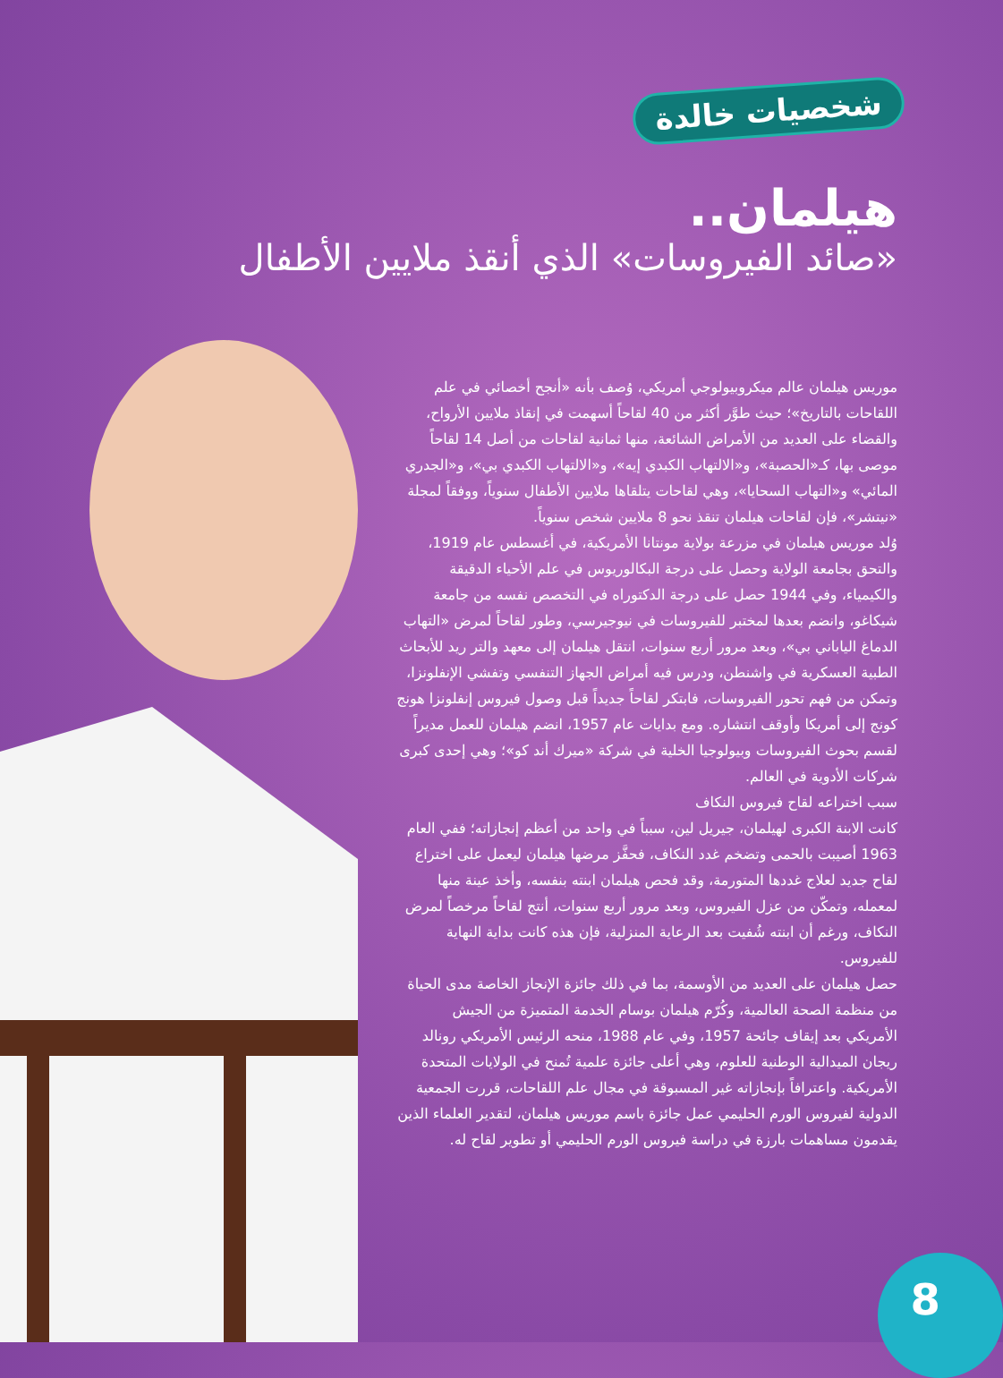شخصيات خالدة
هيلمان..
«صائد الفيروسات» الذي أنقذ ملايين الأطفال
موريس هيلمان عالم ميكروبيولوجي أمريكي، وُصف بأنه «أنجح أخصائي في علم اللقاحات بالتاريخ»؛ حيث طوَّر أكثر من 40 لقاحاً أسهمت في إنقاذ ملايين الأرواح، والقضاء على العديد من الأمراض الشائعة، منها ثمانية لقاحات من أصل 14 لقاحاً موصى بها، كـ«الحصبة»، و«الالتهاب الكبدي إيه»، و«الالتهاب الكبدي بي»، و«الجدري المائي» و«التهاب السحايا»، وهي لقاحات يتلقاها ملايين الأطفال سنوياً، ووفقاً لمجلة «نيتشر»، فإن لقاحات هيلمان تنقذ نحو 8 ملايين شخص سنوياً.
وُلد موريس هيلمان في مزرعة بولاية مونتانا الأمريكية، في أغسطس عام 1919، والتحق بجامعة الولاية وحصل على درجة البكالوريوس في علم الأحياء الدقيقة والكيمياء، وفي 1944 حصل على درجة الدكتوراه في التخصص نفسه من جامعة شيكاغو، وانضم بعدها لمختبر للفيروسات في نيوجيرسي، وطور لقاحاً لمرض «التهاب الدماغ الياباني بي»، وبعد مرور أربع سنوات، انتقل هيلمان إلى معهد والتر ريد للأبحاث الطبية العسكرية في واشنطن، ودرس فيه أمراض الجهاز التنفسي وتفشي الإنفلونزا، وتمكن من فهم تحور الفيروسات، فابتكر لقاحاً جديداً قبل وصول فيروس إنفلونزا هونج كونج إلى أمريكا وأوقف انتشاره. ومع بدايات عام 1957، انضم هيلمان للعمل مديراً لقسم بحوث الفيروسات وبيولوجيا الخلية في شركة «ميرك أند كو»؛ وهي إحدى كبرى شركات الأدوية في العالم.
سبب اختراعه لقاح فيروس النكاف
كانت الابنة الكبرى لهيلمان، جيريل لين، سبباً في واحد من أعظم إنجازاته؛ ففي العام 1963 أصيبت بالحمى وتضخم غدد النكاف، فحفَّز مرضها هيلمان ليعمل على اختراع لقاح جديد لعلاج غددها المتورمة، وقد فحص هيلمان ابنته بنفسه، وأخذ عينة منها لمعمله، وتمكّن من عزل الفيروس، وبعد مرور أربع سنوات، أنتج لقاحاً مرخصاً لمرض النكاف، ورغم أن ابنته شُفيت بعد الرعاية المنزلية، فإن هذه كانت بداية النهاية للفيروس.
حصل هيلمان على العديد من الأوسمة، بما في ذلك جائزة الإنجاز الخاصة مدى الحياة من منظمة الصحة العالمية، وكُرّم هيلمان بوسام الخدمة المتميزة من الجيش الأمريكي بعد إيقاف جائحة 1957، وفي عام 1988، منحه الرئيس الأمريكي رونالد ريجان الميدالية الوطنية للعلوم، وهي أعلى جائزة علمية تُمنح في الولايات المتحدة الأمريكية. واعترافاً بإنجازاته غير المسبوقة في مجال علم اللقاحات، قررت الجمعية الدولية لفيروس الورم الحليمي عمل جائزة باسم موريس هيلمان، لتقدير العلماء الذين يقدمون مساهمات بارزة في دراسة فيروس الورم الحليمي أو تطوير لقاح له.
8